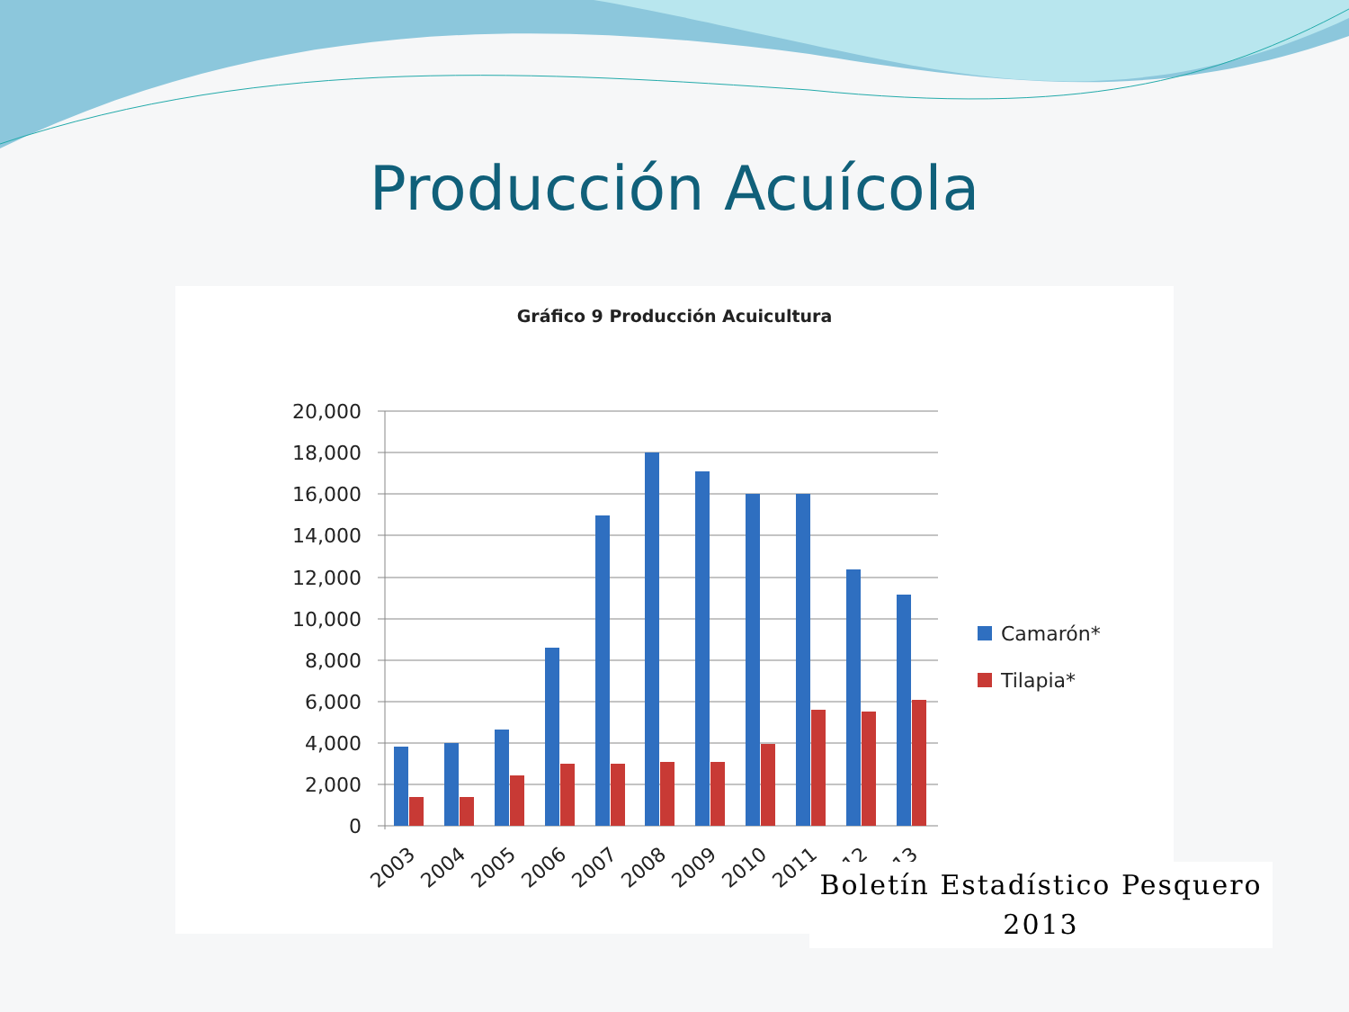Producción Acuícola
Gráfico 9 Producción Acuicultura
20,000
18,000
16,000
14,000
12,000
10,000
8,000
6,000
4,000
2,000
0
2003
2004
2005
2006
2007
2008
2009
2010
2011
2012
2013
Camarón*
Tilapia*
Boletín Estadístico Pesquero
2013